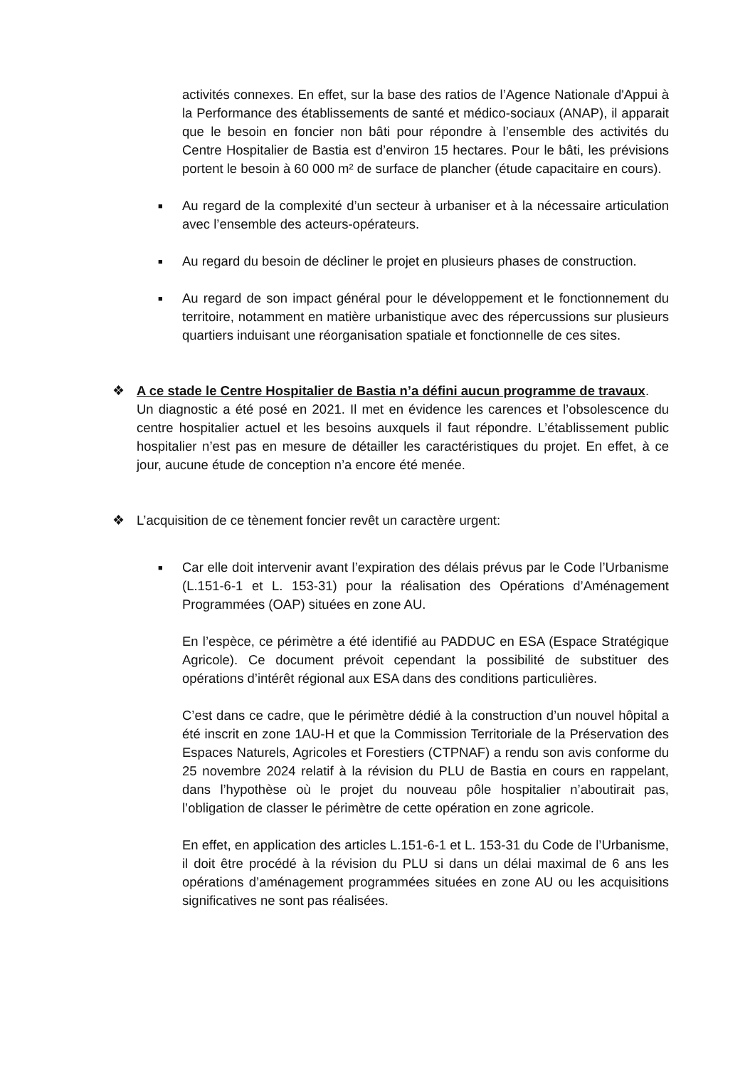activités connexes. En effet, sur la base des ratios de l’Agence Nationale d'Appui à la Performance des établissements de santé et médico-sociaux (ANAP), il apparait que le besoin en foncier non bâti pour répondre à l’ensemble des activités du Centre Hospitalier de Bastia est d’environ 15 hectares. Pour le bâti, les prévisions portent le besoin à 60 000 m² de surface de plancher (étude capacitaire en cours).
■
Au regard de la complexité d’un secteur à urbaniser et à la nécessaire articulation avec l’ensemble des acteurs-opérateurs.
■
Au regard du besoin de décliner le projet en plusieurs phases de construction.
■
Au regard de son impact général pour le développement et le fonctionnement du territoire, notamment en matière urbanistique avec des répercussions sur plusieurs quartiers induisant une réorganisation spatiale et fonctionnelle de ces sites.
❖ A ce stade le Centre Hospitalier de Bastia n’a défini aucun programme de travaux.
Un diagnostic a été posé en 2021. Il met en évidence les carences et l’obsolescence du centre hospitalier actuel et les besoins auxquels il faut répondre. L’établissement public hospitalier n’est pas en mesure de détailler les caractéristiques du projet. En effet, à ce jour, aucune étude de conception n’a encore été menée.
❖ L’acquisition de ce tènement foncier revêt un caractère urgent:
■
Car elle doit intervenir avant l’expiration des délais prévus par le Code l’Urbanisme (L.151-6-1 et L. 153-31) pour la réalisation des Opérations d’Aménagement Programmées (OAP) situées en zone AU.
En l’espèce, ce périmètre a été identifié au PADDUC en ESA (Espace Stratégique Agricole). Ce document prévoit cependant la possibilité de substituer des opérations d’intérêt régional aux ESA dans des conditions particulières.
C’est dans ce cadre, que le périmètre dédié à la construction d’un nouvel hôpital a été inscrit en zone 1AU-H et que la Commission Territoriale de la Préservation des Espaces Naturels, Agricoles et Forestiers (CTPNAF) a rendu son avis conforme du 25 novembre 2024 relatif à la révision du PLU de Bastia en cours en rappelant, dans l’hypothèse où le projet du nouveau pôle hospitalier n’aboutirait pas, l’obligation de classer le périmètre de cette opération en zone agricole.
En effet, en application des articles L.151-6-1 et L. 153-31 du Code de l’Urbanisme, il doit être procédé à la révision du PLU si dans un délai maximal de 6 ans les opérations d’aménagement programmées situées en zone AU ou les acquisitions significatives ne sont pas réalisées.